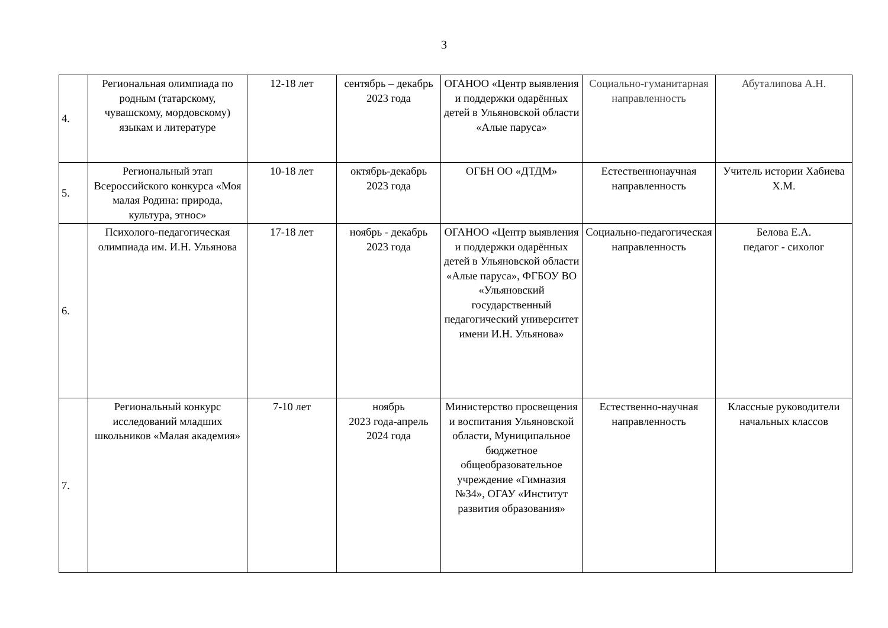3
| 4. | Региональная олимпиада по родным (татарскому, чувашскому, мордовскому) языкам и литературе | 12-18 лет | сентябрь – декабрь 2023 года | ОГАНОО «Центр выявления и поддержки одарённых детей в Ульяновской области «Алые паруса» | Социально-гуманитарная направленность | Абуталипова А.Н. |
| 5. | Региональный этап Всероссийского конкурса «Моя малая Родина: природа, культура, этнос» | 10-18 лет | октябрь-декабрь 2023 года | ОГБН ОО «ДТДМ» | Естественнонаучная направленность | Учитель истории Хабиева Х.М. |
| 6. | Психолого-педагогическая олимпиада им. И.Н. Ульянова | 17-18 лет | ноябрь - декабрь 2023 года | ОГАНОО «Центр выявления и поддержки одарённых детей в Ульяновской области «Алые паруса», ФГБОУ ВО «Ульяновский государственный педагогический университет имени И.Н. Ульянова» | Социально-педагогическая направленность | Белова Е.А. педагог - сихолог |
| 7. | Региональный конкурс исследований младших школьников «Малая академия» | 7-10 лет | ноябрь 2023 года-апрель 2024 года | Министерство просвещения и воспитания Ульяновской области, Муниципальное бюджетное общеобразовательное учреждение «Гимназия №34», ОГАУ «Институт развития образования» | Естественно-научная направленность | Классные руководители начальных классов |